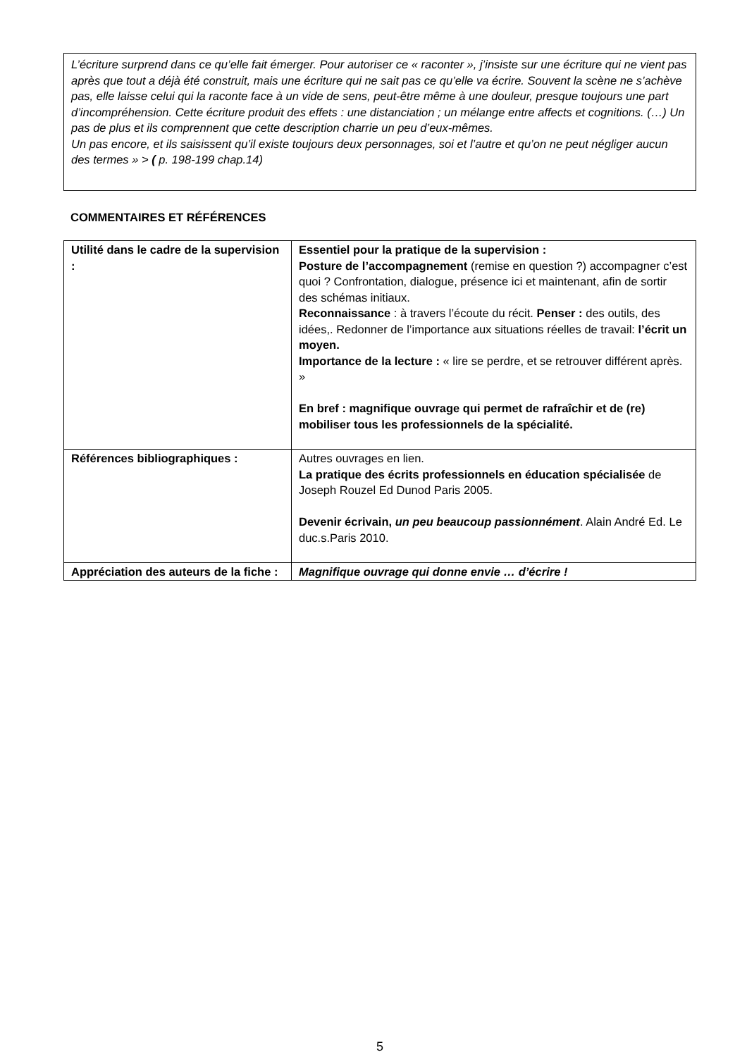L’écriture surprend dans ce qu’elle fait émerger. Pour autoriser ce « raconter », j’insiste sur une écriture qui ne vient pas après que tout a déjà été construit, mais une écriture qui ne sait pas ce qu’elle va écrire. Souvent la scène ne s’achève pas, elle laisse celui qui la raconte face à un vide de sens, peut-être même à une douleur, presque toujours une part d’incompréhension. Cette écriture produit des effets : une distanciation ; un mélange entre affects et cognitions. (…) Un pas de plus et ils comprennent que cette description charrie un peu d’eux-mêmes.
Un pas encore, et ils saisissent qu’il existe toujours deux personnages, soi et l’autre et qu’on ne peut négliger aucun des termes » > ( p. 198-199 chap.14)
COMMENTAIRES ET RÉFÉRENCES
| Utilité dans le cadre de la supervision : | Essentiel pour la pratique de la supervision : Posture de l’accompagnement (remise en question ?) accompagner c’est quoi ? Confrontation, dialogue, présence ici et maintenant, afin de sortir des schémas initiaux. Reconnaissance : à travers l’écoute du récit. Penser : des outils, des idées,. Redonner de l’importance aux situations réelles de travail: l’écrit un moyen. Importance de la lecture : « lire se perdre, et se retrouver différent après. » En bref : magnifique ouvrage qui permet de rafraîchir et de (re) mobiliser tous les professionnels de la spécialité. |
| Références bibliographiques : | Autres ouvrages en lien. La pratique des écrits professionnels en éducation spécialisée de Joseph Rouzel Ed Dunod Paris 2005. Devenir écrivain, un peu beaucoup passionnément . Alain André Ed. Le duc.s.Paris 2010. |
| Appréciation des auteurs de la fiche : | Magnifique ouvrage qui donne envie … d’écrire ! |
5